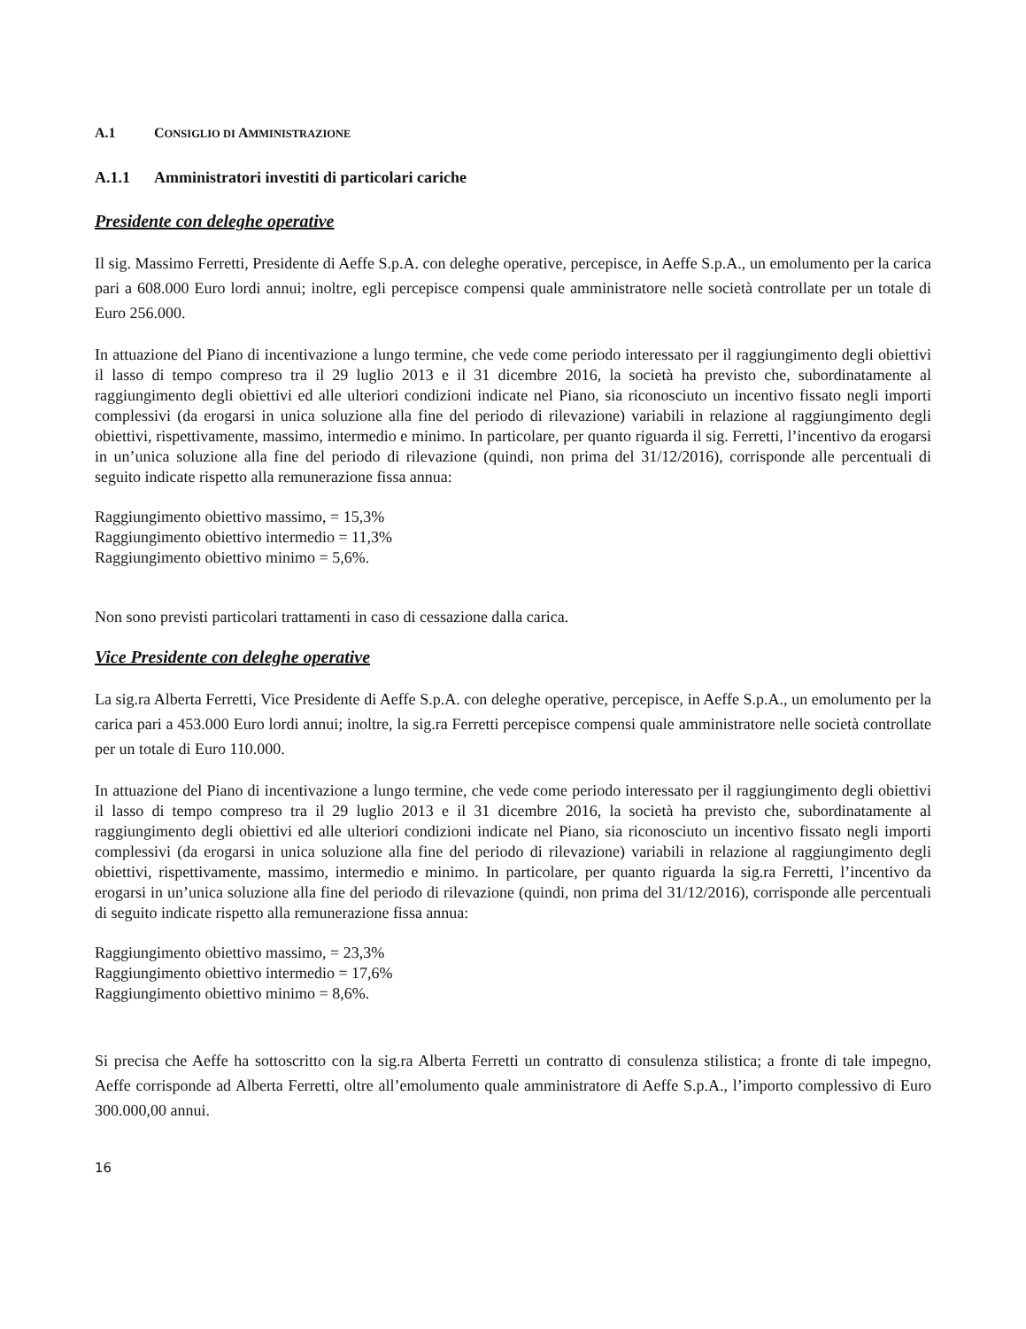A.1 CONSIGLIO DI AMMINISTRAZIONE
A.1.1 Amministratori investiti di particolari cariche
Presidente con deleghe operative
Il sig. Massimo Ferretti, Presidente di Aeffe S.p.A. con deleghe operative, percepisce, in Aeffe S.p.A., un emolumento per la carica pari a 608.000 Euro lordi annui; inoltre, egli percepisce compensi quale amministratore nelle società controllate per un totale di Euro 256.000.
In attuazione del Piano di incentivazione a lungo termine, che vede come periodo interessato per il raggiungimento degli obiettivi il lasso di tempo compreso tra il 29 luglio 2013 e il 31 dicembre 2016, la società ha previsto che, subordinatamente al raggiungimento degli obiettivi ed alle ulteriori condizioni indicate nel Piano, sia riconosciuto un incentivo fissato negli importi complessivi (da erogarsi in unica soluzione alla fine del periodo di rilevazione) variabili in relazione al raggiungimento degli obiettivi, rispettivamente, massimo, intermedio e minimo. In particolare, per quanto riguarda il sig. Ferretti, l’incentivo da erogarsi in un’unica soluzione alla fine del periodo di rilevazione (quindi, non prima del 31/12/2016), corrisponde alle percentuali di seguito indicate rispetto alla remunerazione fissa annua:
Raggiungimento obiettivo massimo, = 15,3%
Raggiungimento obiettivo intermedio = 11,3%
Raggiungimento obiettivo minimo = 5,6%.
Non sono previsti particolari trattamenti in caso di cessazione dalla carica.
Vice Presidente con deleghe operative
La sig.ra Alberta Ferretti, Vice Presidente di Aeffe S.p.A. con deleghe operative, percepisce, in Aeffe S.p.A., un emolumento per la carica pari a 453.000 Euro lordi annui; inoltre, la sig.ra Ferretti percepisce compensi quale amministratore nelle società controllate per un totale di Euro 110.000.
In attuazione del Piano di incentivazione a lungo termine, che vede come periodo interessato per il raggiungimento degli obiettivi il lasso di tempo compreso tra il 29 luglio 2013 e il 31 dicembre 2016, la società ha previsto che, subordinatamente al raggiungimento degli obiettivi ed alle ulteriori condizioni indicate nel Piano, sia riconosciuto un incentivo fissato negli importi complessivi (da erogarsi in unica soluzione alla fine del periodo di rilevazione) variabili in relazione al raggiungimento degli obiettivi, rispettivamente, massimo, intermedio e minimo. In particolare, per quanto riguarda la sig.ra Ferretti, l’incentivo da erogarsi in un’unica soluzione alla fine del periodo di rilevazione (quindi, non prima del 31/12/2016), corrisponde alle percentuali di seguito indicate rispetto alla remunerazione fissa annua:
Raggiungimento obiettivo massimo, = 23,3%
Raggiungimento obiettivo intermedio = 17,6%
Raggiungimento obiettivo minimo = 8,6%.
Si precisa che Aeffe ha sottoscritto con la sig.ra Alberta Ferretti un contratto di consulenza stilistica; a fronte di tale impegno, Aeffe corrisponde ad Alberta Ferretti, oltre all’emolumento quale amministratore di Aeffe S.p.A., l’importo complessivo di Euro 300.000,00 annui.
16